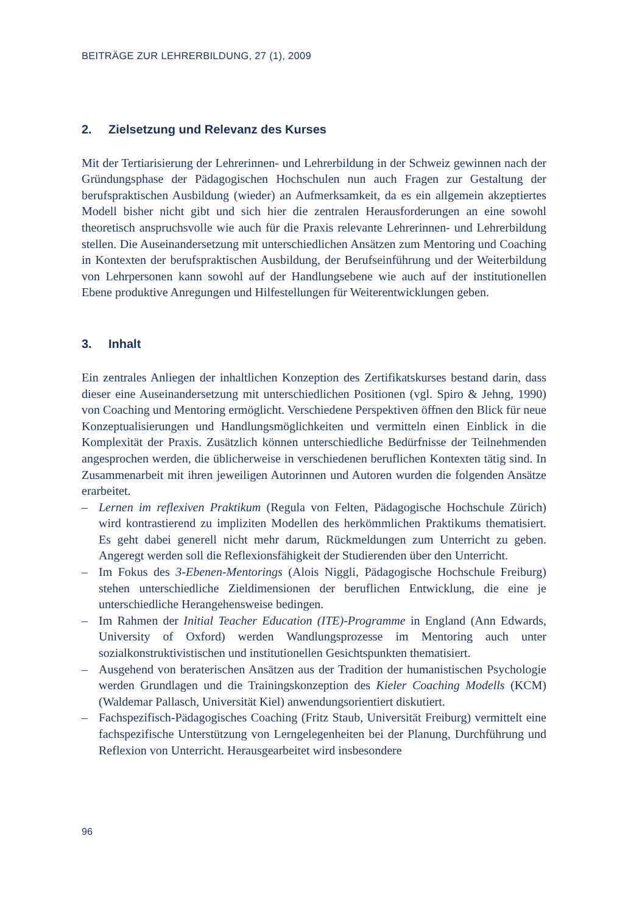BEITRÄGE ZUR LEHRERBILDUNG, 27 (1), 2009
2. Zielsetzung und Relevanz des Kurses
Mit der Tertiarisierung der Lehrerinnen- und Lehrerbildung in der Schweiz gewinnen nach der Gründungsphase der Pädagogischen Hochschulen nun auch Fragen zur Gestaltung der berufspraktischen Ausbildung (wieder) an Aufmerksamkeit, da es ein allgemein akzeptiertes Modell bisher nicht gibt und sich hier die zentralen Herausforderungen an eine sowohl theoretisch anspruchsvolle wie auch für die Praxis relevante Lehrerinnen- und Lehrerbildung stellen. Die Auseinandersetzung mit unterschiedlichen Ansätzen zum Mentoring und Coaching in Kontexten der berufspraktischen Ausbildung, der Berufseinführung und der Weiterbildung von Lehrpersonen kann sowohl auf der Handlungsebene wie auch auf der institutionellen Ebene produktive Anregungen und Hilfestellungen für Weiterentwicklungen geben.
3. Inhalt
Ein zentrales Anliegen der inhaltlichen Konzeption des Zertifikatskurses bestand darin, dass dieser eine Auseinandersetzung mit unterschiedlichen Positionen (vgl. Spiro & Jehng, 1990) von Coaching und Mentoring ermöglicht. Verschiedene Perspektiven öffnen den Blick für neue Konzeptualisierungen und Handlungsmöglichkeiten und vermitteln einen Einblick in die Komplexität der Praxis. Zusätzlich können unterschiedliche Bedürfnisse der Teilnehmenden angesprochen werden, die üblicherweise in verschiedenen beruflichen Kontexten tätig sind. In Zusammenarbeit mit ihren jeweiligen Autorinnen und Autoren wurden die folgenden Ansätze erarbeitet.
– Lernen im reflexiven Praktikum (Regula von Felten, Pädagogische Hochschule Zürich) wird kontrastierend zu impliziten Modellen des herkömmlichen Praktikums thematisiert. Es geht dabei generell nicht mehr darum, Rückmeldungen zum Unterricht zu geben. Angeregt werden soll die Reflexionsfähigkeit der Studierenden über den Unterricht.
– Im Fokus des 3-Ebenen-Mentorings (Alois Niggli, Pädagogische Hochschule Freiburg) stehen unterschiedliche Zieldimensionen der beruflichen Entwicklung, die eine je unterschiedliche Herangehensweise bedingen.
– Im Rahmen der Initial Teacher Education (ITE)-Programme in England (Ann Edwards, University of Oxford) werden Wandlungsprozesse im Mentoring auch unter sozialkonstruktivistischen und institutionellen Gesichtspunkten thematisiert.
– Ausgehend von beraterischen Ansätzen aus der Tradition der humanistischen Psychologie werden Grundlagen und die Trainingskonzeption des Kieler Coaching Modells (KCM) (Waldemar Pallasch, Universität Kiel) anwendungsorientiert diskutiert.
– Fachspezifisch-Pädagogisches Coaching (Fritz Staub, Universität Freiburg) vermittelt eine fachspezifische Unterstützung von Lerngelegenheiten bei der Planung, Durchführung und Reflexion von Unterricht. Herausgearbeitet wird insbesondere
96